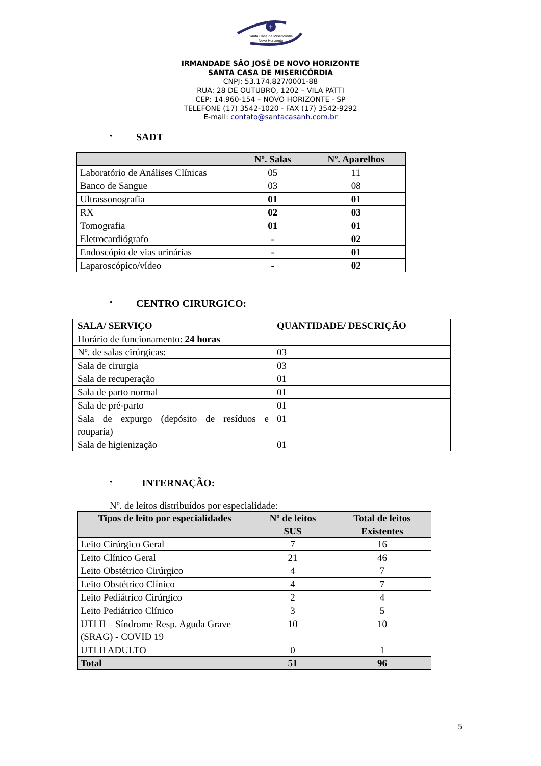+
Santa Casa de Misericórdia
Novo Horizonte
IRMANDADE SÃO JOSÉ DE NOVO HORIZONTE
SANTA CASA DE MISERICÓRDIA
CNPJ: 53.174.827/0001-88
RUA: 28 DE OUTUBRO, 1202 – VILA PATTI
CEP: 14.960-154 – NOVO HORIZONTE - SP
TELEFONE (17) 3542-1020 - FAX (17) 3542-9292
E-mail: contato@santacasanh.com.br
•
SADT
| | Nº. Salas | Nº. Aparelhos |
| --- | --- | --- |
| Laboratório de Análises Clínicas | 05 | 11 |
| Banco de Sangue | 03 | 08 |
| Ultrassonografia | 01 | 01 |
| RX | 02 | 03 |
| Tomografia | 01 | 01 |
| Eletrocardiógrafo | - | 02 |
| Endoscópio de vias urinárias | - | 01 |
| Laparoscópico/vídeo | - | 02 |
•
CENTRO CIRURGICO:
| SALA/ SERVIÇO | QUANTIDADE/ DESCRIÇÃO |
| --- | --- |
| Horário de funcionamento: 24 horas | |
| Nº. de salas cirúrgicas: | 03 |
| Sala de cirurgia | 03 |
| Sala de recuperação | 01 |
| Sala de parto normal | 01 |
| Sala de pré-parto | 01 |
| Sala de expurgo (depósito de resíduos e rouparia) | 01 |
| Sala de higienização | 01 |
•
INTERNAÇÃO:
Nº. de leitos distribuídos por especialidade:
| Tipos de leito por especialidades | Nº de leitos SUS | Total de leitos Existentes |
| --- | --- | --- |
| Leito Cirúrgico Geral | 7 | 16 |
| Leito Clínico Geral | 21 | 46 |
| Leito Obstétrico Cirúrgico | 4 | 7 |
| Leito Obstétrico Clínico | 4 | 7 |
| Leito Pediátrico Cirúrgico | 2 | 4 |
| Leito Pediátrico Clínico | 3 | 5 |
| UTI II – Síndrome Resp. Aguda Grave (SRAG) - COVID 19 | 10 | 10 |
| UTI II ADULTO | 0 | 1 |
| Total | 51 | 96 |
5